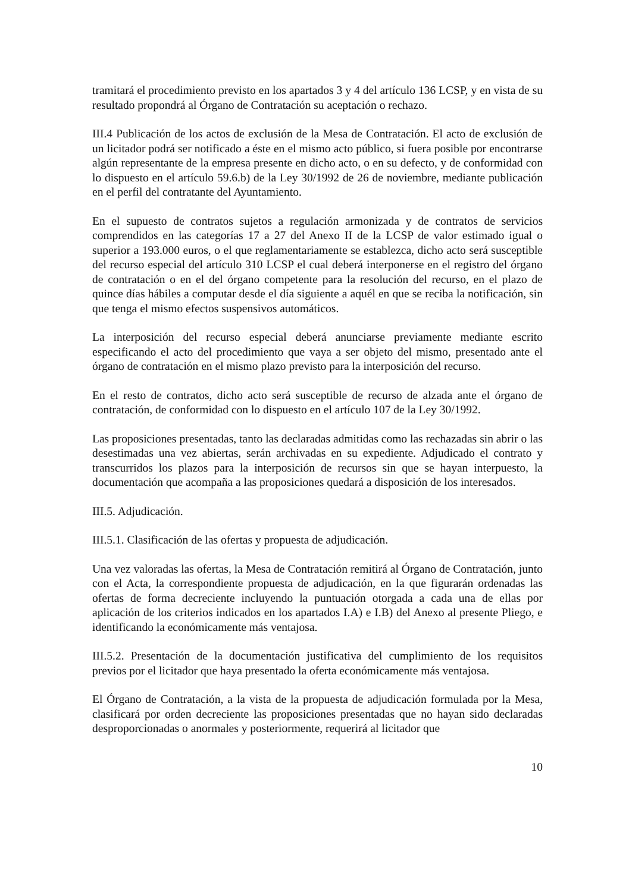tramitará el procedimiento previsto en los apartados 3 y 4 del artículo 136 LCSP, y en vista de su resultado propondrá al Órgano de Contratación su aceptación o rechazo.
III.4 Publicación de los actos de exclusión de la Mesa de Contratación. El acto de exclusión de un licitador podrá ser notificado a éste en el mismo acto público, si fuera posible por encontrarse algún representante de la empresa presente en dicho acto, o en su defecto, y de conformidad con lo dispuesto en el artículo 59.6.b) de la Ley 30/1992 de 26 de noviembre, mediante publicación en el perfil del contratante del Ayuntamiento.
En el supuesto de contratos sujetos a regulación armonizada y de contratos de servicios comprendidos en las categorías 17 a 27 del Anexo II de la LCSP de valor estimado igual o superior a 193.000 euros, o el que reglamentariamente se establezca, dicho acto será susceptible del recurso especial del artículo 310 LCSP el cual deberá interponerse en el registro del órgano de contratación o en el del órgano competente para la resolución del recurso, en el plazo de quince días hábiles a computar desde el día siguiente a aquél en que se reciba la notificación, sin que tenga el mismo efectos suspensivos automáticos.
La interposición del recurso especial deberá anunciarse previamente mediante escrito especificando el acto del procedimiento que vaya a ser objeto del mismo, presentado ante el órgano de contratación en el mismo plazo previsto para la interposición del recurso.
En el resto de contratos, dicho acto será susceptible de recurso de alzada ante el órgano de contratación, de conformidad con lo dispuesto en el artículo 107 de la Ley 30/1992.
Las proposiciones presentadas, tanto las declaradas admitidas como las rechazadas sin abrir o las desestimadas una vez abiertas, serán archivadas en su expediente. Adjudicado el contrato y transcurridos los plazos para la interposición de recursos sin que se hayan interpuesto, la documentación que acompaña a las proposiciones quedará a disposición de los interesados.
III.5. Adjudicación.
III.5.1. Clasificación de las ofertas y propuesta de adjudicación.
Una vez valoradas las ofertas, la Mesa de Contratación remitirá al Órgano de Contratación, junto con el Acta, la correspondiente propuesta de adjudicación, en la que figurarán ordenadas las ofertas de forma decreciente incluyendo la puntuación otorgada a cada una de ellas por aplicación de los criterios indicados en los apartados I.A) e I.B) del Anexo al presente Pliego, e identificando la económicamente más ventajosa.
III.5.2. Presentación de la documentación justificativa del cumplimiento de los requisitos previos por el licitador que haya presentado la oferta económicamente más ventajosa.
El Órgano de Contratación, a la vista de la propuesta de adjudicación formulada por la Mesa, clasificará por orden decreciente las proposiciones presentadas que no hayan sido declaradas desproporcionadas o anormales y posteriormente, requerirá al licitador que
10